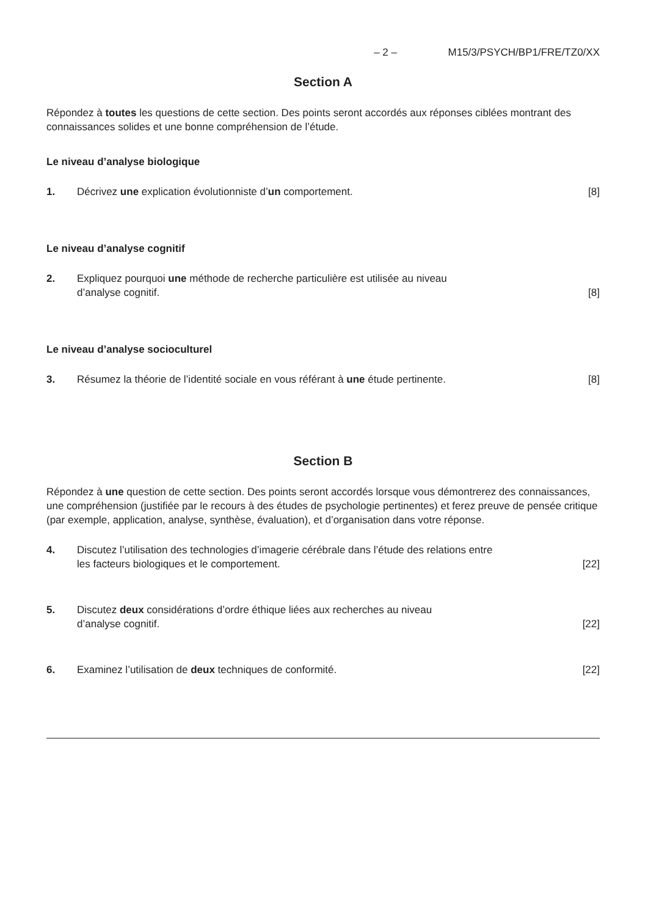– 2 – M15/3/PSYCH/BP1/FRE/TZ0/XX
Section A
Répondez à toutes les questions de cette section. Des points seront accordés aux réponses ciblées montrant des connaissances solides et une bonne compréhension de l’étude.
Le niveau d’analyse biologique
1. Décrivez une explication évolutionniste d’un comportement. [8]
Le niveau d’analyse cognitif
2. Expliquez pourquoi une méthode de recherche particulière est utilisée au niveau
d’analyse cognitif. [8]
Le niveau d’analyse socioculturel
3. Résumez la théorie de l’identité sociale en vous référant à une étude pertinente. [8]
Section B
Répondez à une question de cette section. Des points seront accordés lorsque vous démontrerez des connaissances, une compréhension (justifiée par le recours à des études de psychologie pertinentes) et ferez preuve de pensée critique (par exemple, application, analyse, synthèse, évaluation), et d’organisation dans votre réponse.
4. Discutez l’utilisation des technologies d’imagerie cérébrale dans l’étude des relations entre
les facteurs biologiques et le comportement. [22]
5. Discutez deux considérations d’ordre éthique liées aux recherches au niveau
d’analyse cognitif. [22]
6. Examinez l’utilisation de deux techniques de conformité. [22]